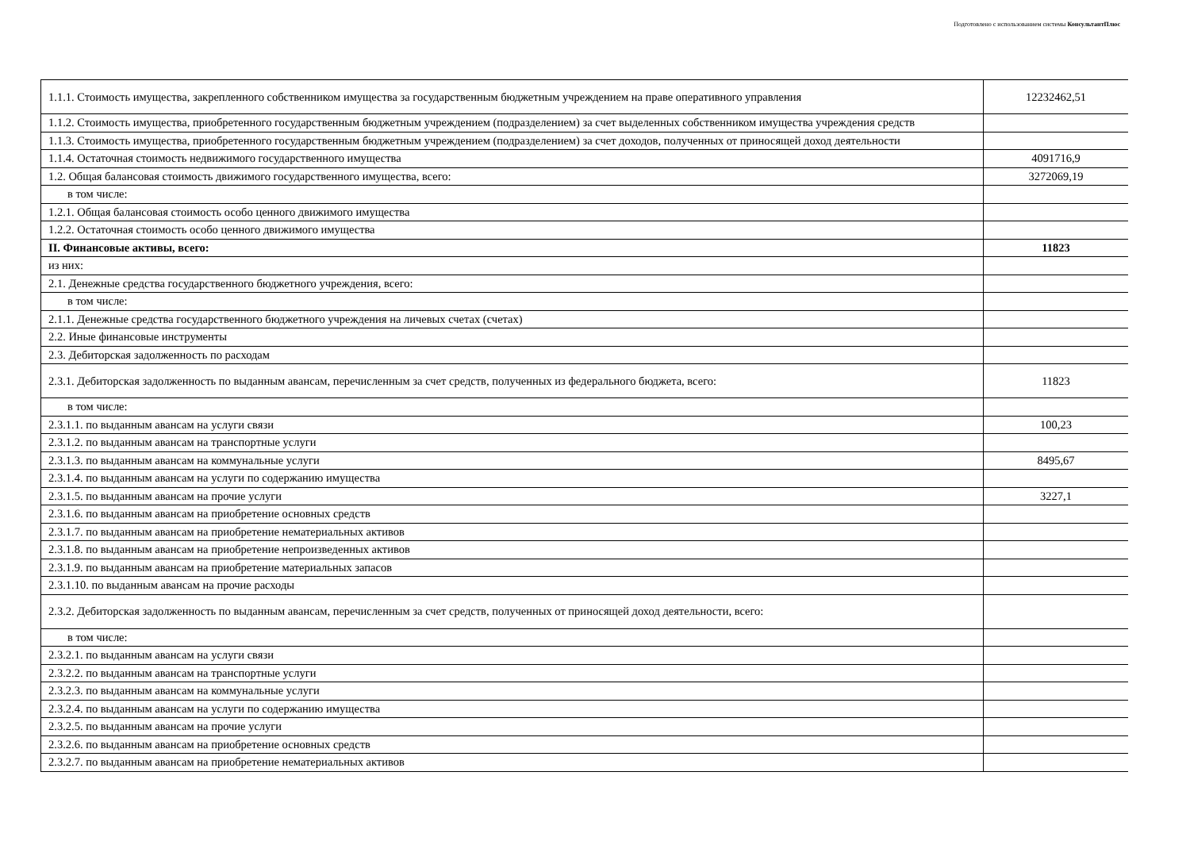Подготовлено с использованием системы КонсультантПлюс
| 1.1.1. Стоимость имущества, закрепленного собственником имущества за государственным бюджетным учреждением на праве оперативного управления | 12232462,51 |
| 1.1.2. Стоимость имущества, приобретенного государственным бюджетным учреждением (подразделением) за счет выделенных собственником имущества учреждения средств | |
| 1.1.3. Стоимость имущества, приобретенного государственным бюджетным учреждением (подразделением) за счет доходов, полученных от приносящей доход деятельности | |
| 1.1.4. Остаточная стоимость недвижимого государственного имущества | 4091716,9 |
| 1.2. Общая балансовая стоимость движимого государственного имущества, всего: | 3272069,19 |
| в том числе: | |
| 1.2.1. Общая балансовая стоимость особо ценного движимого имущества | |
| 1.2.2. Остаточная стоимость особо ценного движимого имущества | |
| II. Финансовые активы, всего: | 11823 |
| из них: | |
| 2.1. Денежные средства государственного бюджетного учреждения, всего: | |
| в том числе: | |
| 2.1.1. Денежные средства государственного бюджетного учреждения на личевых счетах (счетах) | |
| 2.2. Иные финансовые инструменты | |
| 2.3. Дебиторская задолженность по расходам | |
| 2.3.1. Дебиторская задолженность по выданным авансам, перечисленным за счет средств, полученных из федерального бюджета, всего: | 11823 |
| в том числе: | |
| 2.3.1.1. по выданным авансам на услуги связи | 100,23 |
| 2.3.1.2. по выданным авансам на транспортные услуги | |
| 2.3.1.3. по выданным авансам на коммунальные услуги | 8495,67 |
| 2.3.1.4. по выданным авансам на услуги по содержанию имущества | |
| 2.3.1.5. по выданным авансам на прочие услуги | 3227,1 |
| 2.3.1.6. по выданным авансам на приобретение основных средств | |
| 2.3.1.7. по выданным авансам на приобретение нематериальных активов | |
| 2.3.1.8. по выданным авансам на приобретение непроизведенных активов | |
| 2.3.1.9. по выданным авансам на приобретение материальных запасов | |
| 2.3.1.10. по выданным авансам на прочие расходы | |
| 2.3.2. Дебиторская задолженность по выданным авансам, перечисленным за счет средств, полученных от приносящей доход деятельности, всего: | |
| в том числе: | |
| 2.3.2.1. по выданным авансам на услуги связи | |
| 2.3.2.2. по выданным авансам на транспортные услуги | |
| 2.3.2.3. по выданным авансам на коммунальные услуги | |
| 2.3.2.4. по выданным авансам на услуги по содержанию имущества | |
| 2.3.2.5. по выданным авансам на прочие услуги | |
| 2.3.2.6. по выданным авансам на приобретение основных средств | |
| 2.3.2.7. по выданным авансам на приобретение нематериальных активов | |